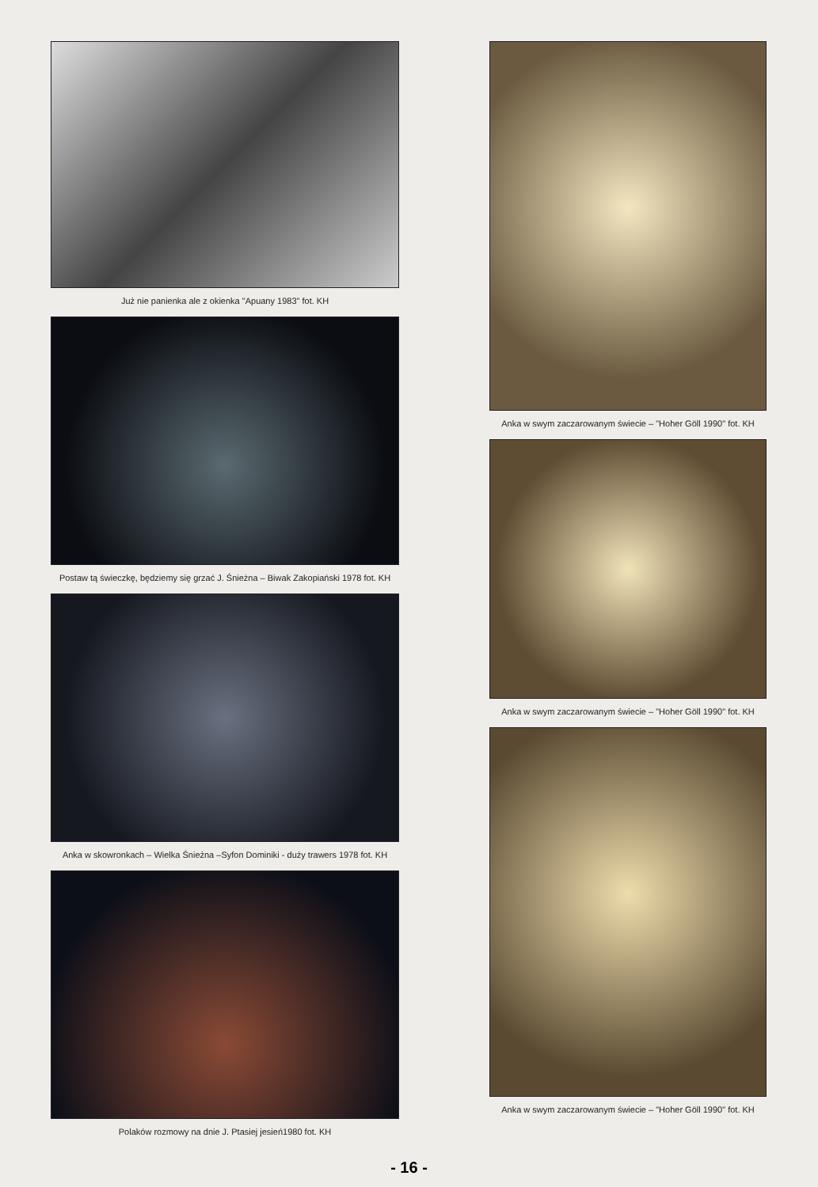Już nie panienka ale z okienka "Apuany 1983" fot. KH
Postaw tą świeczkę, będziemy się grzać J. Śnieżna – Biwak Zakopiański 1978 fot. KH
Anka w skowronkach – Wielka Śnieżna –Syfon Dominiki - duży trawers 1978 fot. KH
Polaków rozmowy na dnie J. Ptasiej jesień1980 fot. KH
Anka w swym zaczarowanym świecie – "Hoher Göll 1990" fot. KH
Anka w swym zaczarowanym świecie – "Hoher Göll 1990" fot. KH
Anka w swym zaczarowanym świecie – "Hoher Göll 1990" fot. KH
- 16 -